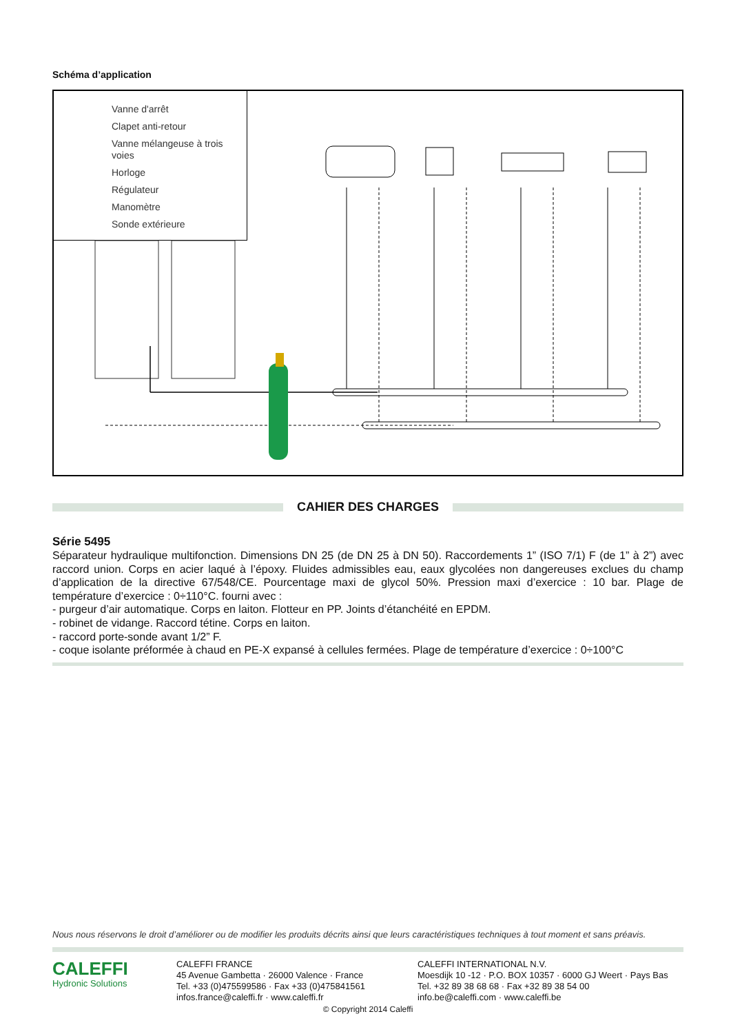Schéma d’application
Vanne d'arrêt
Clapet anti-retour
Vanne mélangeuse à trois voies
Horloge
Régulateur
Manomètre
Sonde extérieure
CAHIER DES CHARGES
Série 5495
Séparateur hydraulique multifonction. Dimensions DN 25 (de DN 25 à DN 50). Raccordements 1” (ISO 7/1) F (de 1” à 2”) avec raccord union. Corps en acier laqué à l’époxy. Fluides admissibles eau, eaux glycolées non dangereuses exclues du champ d’application de la directive 67/548/CE. Pourcentage maxi de glycol 50%. Pression maxi d’exercice : 10 bar. Plage de température d’exercice : 0÷110°C. fourni avec :
- purgeur d’air automatique. Corps en laiton. Flotteur en PP. Joints d’étanchéité en EPDM.
- robinet de vidange. Raccord tétine. Corps en laiton.
- raccord porte-sonde avant 1/2” F.
- coque isolante préformée à chaud en PE-X expansé à cellules fermées. Plage de température d’exercice : 0÷100°C
Nous nous réservons le droit d’améliorer ou de modifier les produits décrits ainsi que leurs caractéristiques techniques à tout moment et sans préavis.
CALEFFI
Hydronic Solutions
CALEFFI FRANCE
45 Avenue Gambetta · 26000 Valence · France
Tel. +33 (0)475599586 · Fax +33 (0)475841561
infos.france@caleffi.fr · www.caleffi.fr
CALEFFI INTERNATIONAL N.V.
Moesdijk 10 -12 · P.O. BOX 10357 · 6000 GJ Weert · Pays Bas
Tel. +32 89 38 68 68 · Fax +32 89 38 54 00
info.be@caleffi.com · www.caleffi.be
© Copyright 2014 Caleffi